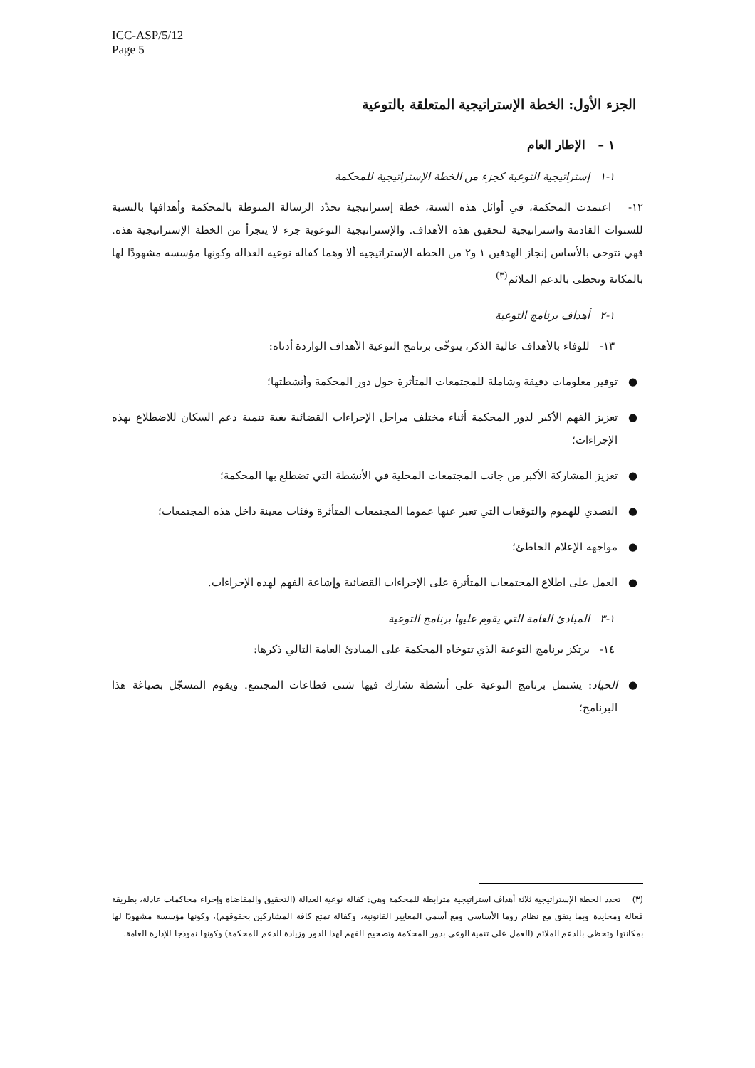ICC-ASP/5/12
Page 5
الجزء الأول: الخطة الإستراتيجية المتعلقة بالتوعية
١ – الإطار العام
١-١ إستراتيجية التوعية كجزء من الخطة الإستراتيجية للمحكمة
١٢- اعتمدت المحكمة، في أوائل هذه السنة، خطة إستراتيجية تحدّد الرسالة المنوطة بالمحكمة وأهدافها بالنسبة للسنوات القادمة واستراتيجية لتحقيق هذه الأهداف. والإستراتيجية التوعوية جزء لا يتجزأ من الخطة الإستراتيجية هذه. فهي تتوخى بالأساس إنجاز الهدفين ١ و٢ من الخطة الإستراتيجية ألا وهما كفالة نوعية العدالة وكونها مؤسسة مشهودًا لها بالمكانة وتحظى بالدعم الملائم<sup>(٣)</sup>
١-٢ أهداف برنامج التوعية
١٣- للوفاء بالأهداف عالية الذكر، يتوخّى برنامج التوعية الأهداف الواردة أدناه:
● توفير معلومات دقيقة وشاملة للمجتمعات المتأثرة حول دور المحكمة وأنشطتها؛
● تعزيز الفهم الأكبر لدور المحكمة أثناء مختلف مراحل الإجراءات القضائية بغية تنمية دعم السكان للاضطلاع بهذه الإجراءات؛
● تعزيز المشاركة الأكبر من جانب المجتمعات المحلية في الأنشطة التي تضطلع بها المحكمة؛
● التصدي للهموم والتوقعات التي تعبر عنها عموما المجتمعات المتأثرة وفئات معينة داخل هذه المجتمعات؛
● مواجهة الإعلام الخاطئ؛
● العمل على اطلاع المجتمعات المتأثرة على الإجراءات القضائية وإشاعة الفهم لهذه الإجراءات.
١-٣ المبادئ العامة التي يقوم عليها برنامج التوعية
١٤- يرتكز برنامج التوعية الذي تتوخاه المحكمة على المبادئ العامة التالي ذكرها:
● الحياد: يشتمل برنامج التوعية على أنشطة تشارك فيها شتى قطاعات المجتمع. ويقوم المسجّل بصياغة هذا البرنامج؛
(٣) تحدد الخطة الإستراتيجية ثلاثة أهداف استراتيجية مترابطة للمحكمة وهي: كفالة نوعية العدالة (التحقيق والمقاضاة وإجراء محاكمات عادلة، بطريقة فعالة ومحايدة وبما يتفق مع نظام روما الأساسي ومع أسمى المعايير القانونية، وكفالة تمتع كافة المشاركين بحقوقهم)، وكونها مؤسسة مشهودًا لها بمكانتها وتحظى بالدعم الملائم (العمل على تنمية الوعي بدور المحكمة وتصحيح الفهم لهذا الدور وزيادة الدعم للمحكمة) وكونها نموذجا للإدارة العامة.